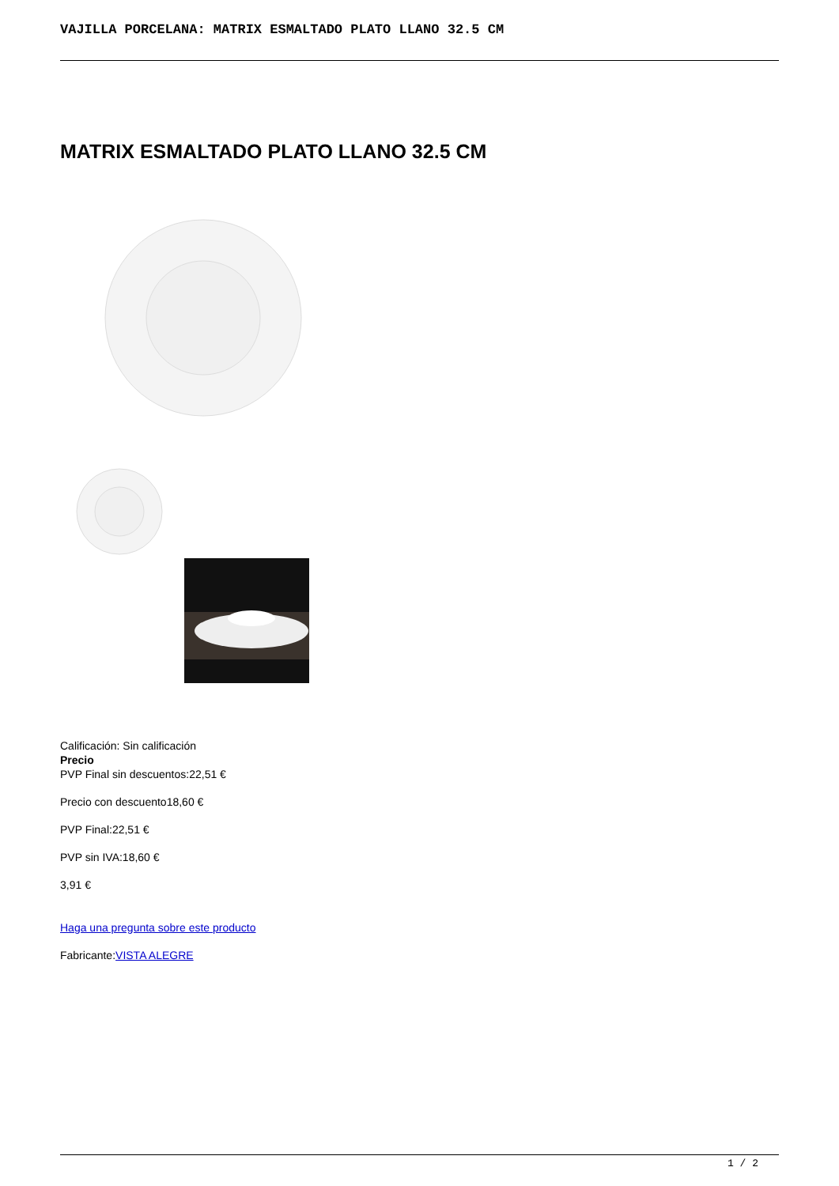VAJILLA PORCELANA: MATRIX ESMALTADO PLATO LLANO 32.5 CM
MATRIX ESMALTADO PLATO LLANO 32.5 CM
Calificación: Sin calificación
Precio
PVP Final sin descuentos:22,51 €
Precio con descuento18,60 €
PVP Final:22,51 €
PVP sin IVA:18,60 €
3,91 €
Haga una pregunta sobre este producto
Fabricante:VISTA ALEGRE
1 / 2